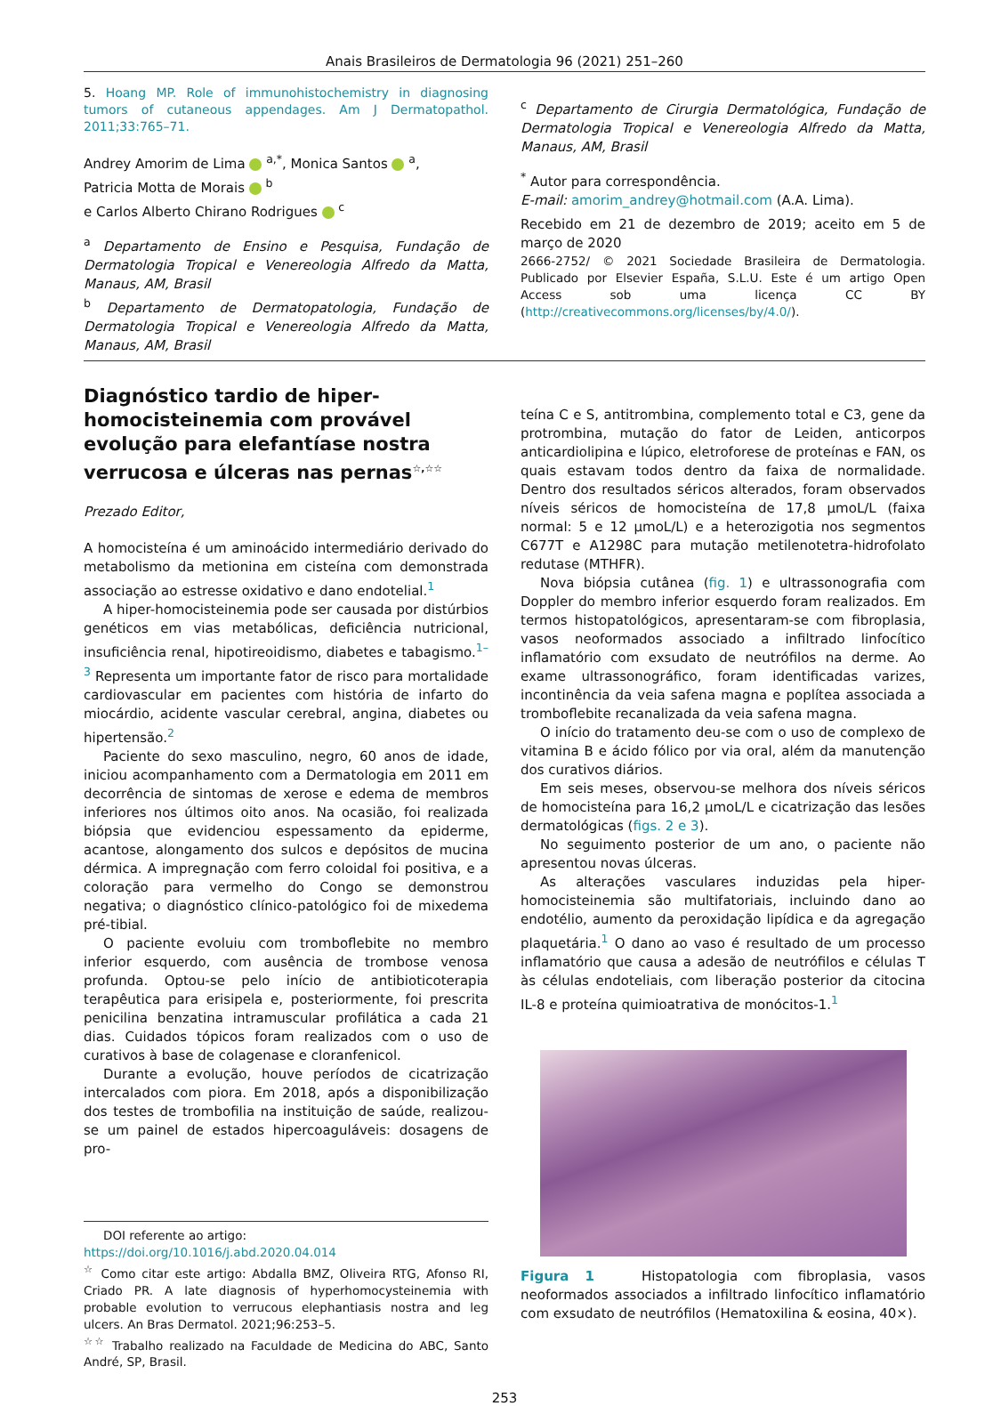Anais Brasileiros de Dermatologia 96 (2021) 251–260
5. Hoang MP. Role of immunohistochemistry in diagnosing tumors of cutaneous appendages. Am J Dermatopathol. 2011;33:765–71.
Andrey Amorim de Lima <sup>a,*</sup>, Monica Santos <sup>a</sup>,
Patricia Motta de Morais <sup>b</sup>
e Carlos Alberto Chirano Rodrigues <sup>c</sup>
<sup>a</sup> Departamento de Ensino e Pesquisa, Fundação de Dermatologia Tropical e Venereologia Alfredo da Matta, Manaus, AM, Brasil
<sup>b</sup> Departamento de Dermatopatologia, Fundação de Dermatologia Tropical e Venereologia Alfredo da Matta, Manaus, AM, Brasil
<sup>c</sup> Departamento de Cirurgia Dermatológica, Fundação de Dermatologia Tropical e Venereologia Alfredo da Matta, Manaus, AM, Brasil
<sup>*</sup> Autor para correspondência.
E-mail: amorim_andrey@hotmail.com (A.A. Lima).
Recebido em 21 de dezembro de 2019; aceito em 5 de março de 2020
2666-2752/ © 2021 Sociedade Brasileira de Dermatologia. Publicado por Elsevier España, S.L.U. Este é um artigo Open Access sob uma licença CC BY (http://creativecommons.org/licenses/by/4.0/).
Diagnóstico tardio de hiper-homocisteinemia com provável evolução para elefantíase nostra verrucosa e úlceras nas pernas<sup>☆,☆☆</sup>
Prezado Editor,
A homocisteína é um aminoácido intermediário derivado do metabolismo da metionina em cisteína com demonstrada associação ao estresse oxidativo e dano endotelial.<sup>1</sup>
A hiper-homocisteinemia pode ser causada por distúrbios genéticos em vias metabólicas, deficiência nutricional, insuficiência renal, hipotireoidismo, diabetes e tabagismo.<sup>1–3</sup> Representa um importante fator de risco para mortalidade cardiovascular em pacientes com história de infarto do miocárdio, acidente vascular cerebral, angina, diabetes ou hipertensão.<sup>2</sup>
Paciente do sexo masculino, negro, 60 anos de idade, iniciou acompanhamento com a Dermatologia em 2011 em decorrência de sintomas de xerose e edema de membros inferiores nos últimos oito anos. Na ocasião, foi realizada biópsia que evidenciou espessamento da epiderme, acantose, alongamento dos sulcos e depósitos de mucina dérmica. A impregnação com ferro coloidal foi positiva, e a coloração para vermelho do Congo se demonstrou negativa; o diagnóstico clínico-patológico foi de mixedema pré-tibial.
O paciente evoluiu com tromboflebite no membro inferior esquerdo, com ausência de trombose venosa profunda. Optou-se pelo início de antibioticoterapia terapêutica para erisipela e, posteriormente, foi prescrita penicilina benzatina intramuscular profilática a cada 21 dias. Cuidados tópicos foram realizados com o uso de curativos à base de colagenase e cloranfenicol.
Durante a evolução, houve períodos de cicatrização intercalados com piora. Em 2018, após a disponibilização dos testes de trombofilia na instituição de saúde, realizou-se um painel de estados hipercoaguláveis: dosagens de pro-
DOI referente ao artigo:
https://doi.org/10.1016/j.abd.2020.04.014
<sup>☆</sup> Como citar este artigo: Abdalla BMZ, Oliveira RTG, Afonso RI, Criado PR. A late diagnosis of hyperhomocysteinemia with probable evolution to verrucous elephantiasis nostra and leg ulcers. An Bras Dermatol. 2021;96:253–5.
<sup>☆☆</sup> Trabalho realizado na Faculdade de Medicina do ABC, Santo André, SP, Brasil.
teína C e S, antitrombina, complemento total e C3, gene da protrombina, mutação do fator de Leiden, anticorpos anticardiolipina e lúpico, eletroforese de proteínas e FAN, os quais estavam todos dentro da faixa de normalidade. Dentro dos resultados séricos alterados, foram observados níveis séricos de homocisteína de 17,8 μmoL/L (faixa normal: 5 e 12 μmoL/L) e a heterozigotia nos segmentos C677T e A1298C para mutação metilenotetra-hidrofolato redutase (MTHFR).
Nova biópsia cutânea (fig. 1) e ultrassonografia com Doppler do membro inferior esquerdo foram realizados. Em termos histopatológicos, apresentaram-se com fibroplasia, vasos neoformados associado a infiltrado linfocítico inflamatório com exsudato de neutrófilos na derme. Ao exame ultrassonográfico, foram identificadas varizes, incontinência da veia safena magna e poplítea associada a tromboflebite recanalizada da veia safena magna.
O início do tratamento deu-se com o uso de complexo de vitamina B e ácido fólico por via oral, além da manutenção dos curativos diários.
Em seis meses, observou-se melhora dos níveis séricos de homocisteína para 16,2 μmoL/L e cicatrização das lesões dermatológicas (figs. 2 e 3).
No seguimento posterior de um ano, o paciente não apresentou novas úlceras.
As alterações vasculares induzidas pela hiper-homocisteinemia são multifatoriais, incluindo dano ao endotélio, aumento da peroxidação lipídica e da agregação plaquetária.<sup>1</sup> O dano ao vaso é resultado de um processo inflamatório que causa a adesão de neutrófilos e células T às células endoteliais, com liberação posterior da citocina IL-8 e proteína quimioatrativa de monócitos-1.<sup>1</sup>
Figura 1 Histopatologia com fibroplasia, vasos neoformados associados a infiltrado linfocítico inflamatório com exsudato de neutrófilos (Hematoxilina & eosina, 40×).
253